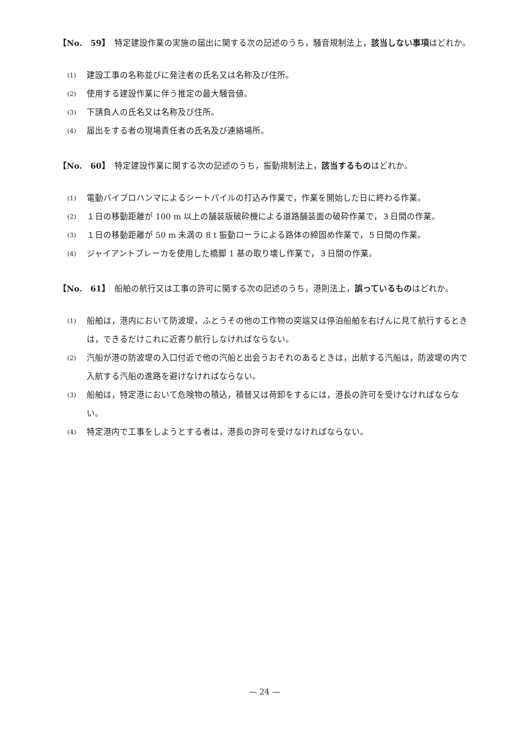【No.　59】 特定建設作業の実施の届出に関する次の記述のうち，騒音規制法上，該当しない事項はどれか。
(1)
建設工事の名称並びに発注者の氏名又は名称及び住所。
(2)
使用する建設作業に伴う推定の最大騒音値。
(3)
下請負人の氏名又は名称及び住所。
(4)
届出をする者の現場責任者の氏名及び連絡場所。
【No.　60】 特定建設作業に関する次の記述のうち，振動規制法上，該当するものはどれか。
(1)
電動バイブロハンマによるシートパイルの打込み作業で，作業を開始した日に終わる作業。
(2)
１日の移動距離が 100 m 以上の舗装版破砕機による道路舗装面の破砕作業で，３日間の作業。
(3)
１日の移動距離が 50 m 未満の 8 t 振動ローラによる路体の締固め作業で，５日間の作業。
(4)
ジャイアントブレーカを使用した橋脚 1 基の取り壊し作業で，３日間の作業。
【No.　61】 船舶の航行又は工事の許可に関する次の記述のうち，港則法上，誤っているものはどれか。
(1)
船舶は，港内において防波堤，ふとうその他の工作物の突端又は停泊船舶を右げんに見て航行するときは，できるだけこれに近寄り航行しなければならない。
(2)
汽船が港の防波堤の入口付近で他の汽船と出会うおそれのあるときは，出航する汽船は，防波堤の内で入航する汽船の進路を避けなければならない。
(3)
船舶は，特定港において危険物の積込，積替又は荷卸をするには，港長の許可を受けなければならない。
(4)
特定港内で工事をしようとする者は，港長の許可を受けなければならない。
— 24 —